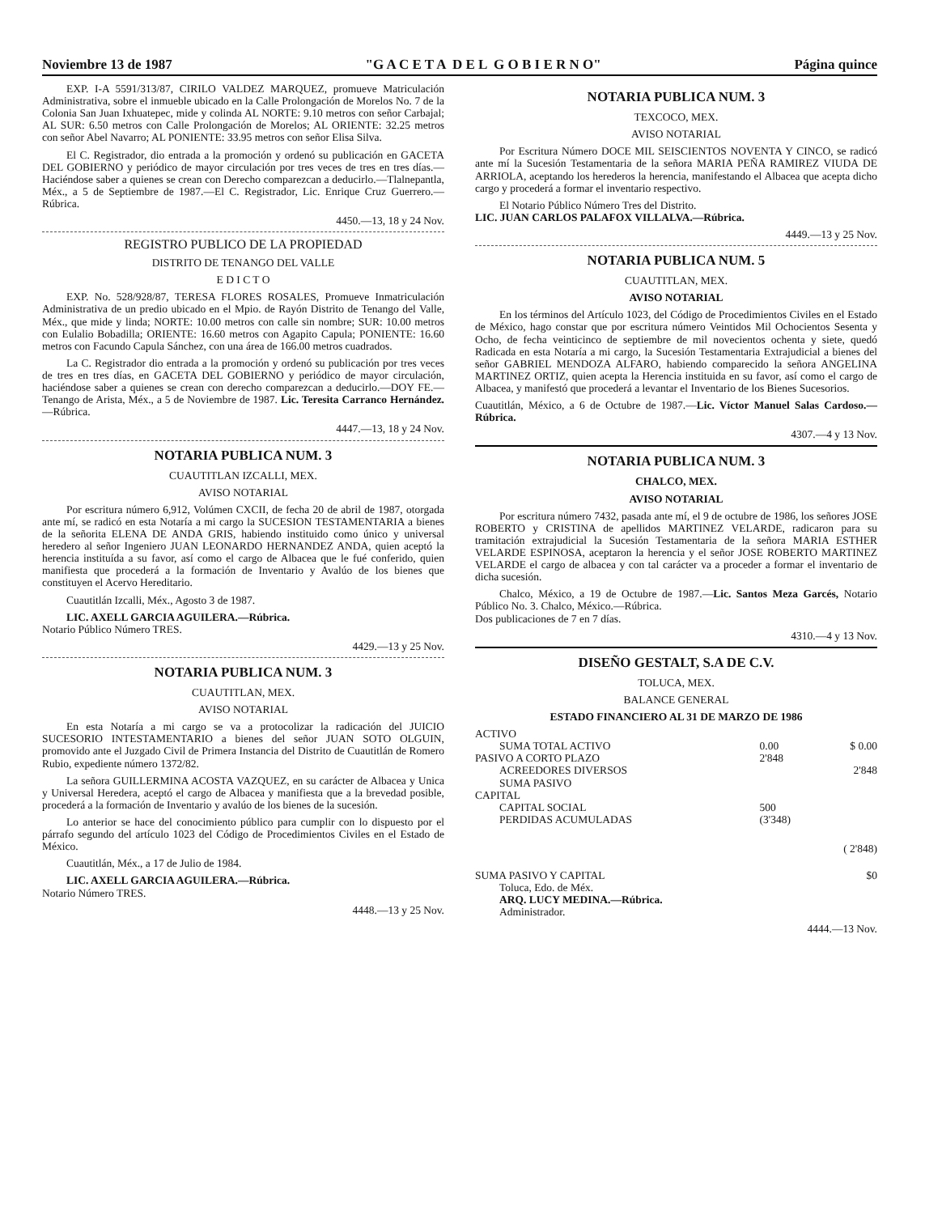Noviembre 13 de 1987 "G A C E T A D E L G O B I E R N O" Página quince
EXP. I-A 5591/313/87, CIRILO VALDEZ MARQUEZ, promueve Matriculación Administrativa, sobre el inmueble ubicado en la Calle Prolongación de Morelos No. 7 de la Colonia San Juan Ixhuatepec, mide y colinda AL NORTE: 9.10 metros con señor Carbajal; AL SUR: 6.50 metros con Calle Prolongación de Morelos; AL ORIENTE: 32.25 metros con señor Abel Navarro; AL PONIENTE: 33.95 metros con señor Elisa Silva.
El C. Registrador, dio entrada a la promoción y ordenó su publicación en GACETA DEL GOBIERNO y periódico de mayor circulación por tres veces de tres en tres días.—Haciéndose saber a quienes se crean con Derecho comparezcan a deducirlo.—Tlalnepantla, Méx., a 5 de Septiembre de 1987.—El C. Registrador, Lic. Enrique Cruz Guerrero.—Rúbrica.
4450.—13, 18 y 24 Nov.
REGISTRO PUBLICO DE LA PROPIEDAD
DISTRITO DE TENANGO DEL VALLE
E D I C T O
EXP. No. 528/928/87, TERESA FLORES ROSALES, Promueve Inmatriculación Administrativa de un predio ubicado en el Mpio. de Rayón Distrito de Tenango del Valle, Méx., que mide y linda; NORTE: 10.00 metros con calle sin nombre; SUR: 10.00 metros con Eulalio Bobadilla; ORIENTE: 16.60 metros con Agapito Capula; PONIENTE: 16.60 metros con Facundo Capula Sánchez, con una área de 166.00 metros cuadrados.
La C. Registrador dio entrada a la promoción y ordenó su publicación por tres veces de tres en tres días, en GACETA DEL GOBIERNO y periódico de mayor circulación, haciéndose saber a quienes se crean con derecho comparezcan a deducirlo.—DOY FE.—Tenango de Arista, Méx., a 5 de Noviembre de 1987. Lic. Teresita Carranco Hernández.—Rúbrica.
4447.—13, 18 y 24 Nov.
NOTARIA PUBLICA NUM. 3
CUAUTITLAN IZCALLI, MEX.
AVISO NOTARIAL
Por escritura número 6,912, Volúmen CXCII, de fecha 20 de abril de 1987, otorgada ante mí, se radicó en esta Notaría a mi cargo la SUCESION TESTAMENTARIA a bienes de la señorita ELENA DE ANDA GRIS, habiendo instituido como único y universal heredero al señor Ingeniero JUAN LEONARDO HERNANDEZ ANDA, quien aceptó la herencia instituída a su favor, así como el cargo de Albacea que le fué conferido, quien manifiesta que procederá a la formación de Inventario y Avalúo de los bienes que constituyen el Acervo Hereditario.
Cuautitlán Izcalli, Méx., Agosto 3 de 1987.
LIC. AXELL GARCIA AGUILERA.—Rúbrica.
Notario Público Número TRES.
4429.—13 y 25 Nov.
NOTARIA PUBLICA NUM. 3
CUAUTITLAN, MEX.
AVISO NOTARIAL
En esta Notaría a mi cargo se va a protocolizar la radicación del JUICIO SUCESORIO INTESTAMENTARIO a bienes del señor JUAN SOTO OLGUIN, promovido ante el Juzgado Civil de Primera Instancia del Distrito de Cuautitlán de Romero Rubio, expediente número 1372/82.
La señora GUILLERMINA ACOSTA VAZQUEZ, en su carácter de Albacea y Unica y Universal Heredera, aceptó el cargo de Albacea y manifiesta que a la brevedad posible, procederá a la formación de Inventario y avalúo de los bienes de la sucesión.
Lo anterior se hace del conocimiento público para cumplir con lo dispuesto por el párrafo segundo del artículo 1023 del Código de Procedimientos Civiles en el Estado de México.
Cuautitlán, Méx., a 17 de Julio de 1984.
LIC. AXELL GARCIA AGUILERA.—Rúbrica.
Notario Número TRES.
4448.—13 y 25 Nov.
NOTARIA PUBLICA NUM. 3
TEXCOCO, MEX.
AVISO NOTARIAL
Por Escritura Número DOCE MIL SEISCIENTOS NOVENTA Y CINCO, se radicó ante mí la Sucesión Testamentaria de la señora MARIA PEÑA RAMIREZ VIUDA DE ARRIOLA, aceptando los herederos la herencia, manifestando el Albacea que acepta dicho cargo y procederá a formar el inventario respectivo.
El Notario Público Número Tres del Distrito.
LIC. JUAN CARLOS PALAFOX VILLALVA.—Rúbrica.
4449.—13 y 25 Nov.
NOTARIA PUBLICA NUM. 5
CUAUTITLAN, MEX.
AVISO NOTARIAL
En los términos del Artículo 1023, del Código de Procedimientos Civiles en el Estado de México, hago constar que por escritura número Veintidos Mil Ochocientos Sesenta y Ocho, de fecha veinticinco de septiembre de mil novecientos ochenta y siete, quedó Radicada en esta Notaría a mi cargo, la Sucesión Testamentaria Extrajudicial a bienes del señor GABRIEL MENDOZA ALFARO, habiendo comparecido la señora ANGELINA MARTINEZ ORTIZ, quien acepta la Herencia instituida en su favor, así como el cargo de Albacea, y manifestó que procederá a levantar el Inventario de los Bienes Sucesorios.
Cuautitlán, México, a 6 de Octubre de 1987.—Lic. Víctor Manuel Salas Cardoso.—Rúbrica.
4307.—4 y 13 Nov.
NOTARIA PUBLICA NUM. 3
CHALCO, MEX.
AVISO NOTARIAL
Por escritura número 7432, pasada ante mí, el 9 de octubre de 1986, los señores JOSE ROBERTO y CRISTINA de apellidos MARTINEZ VELARDE, radicaron para su tramitación extrajudicial la Sucesión Testamentaria de la señora MARIA ESTHER VELARDE ESPINOSA, aceptaron la herencia y el señor JOSE ROBERTO MARTINEZ VELARDE el cargo de albacea y con tal carácter va a proceder a formar el inventario de dicha sucesión.
Chalco, México, a 19 de Octubre de 1987.—Lic. Santos Meza Garcés, Notario Público No. 3. Chalco, México.—Rúbrica.
Dos publicaciones de 7 en 7 días.
4310.—4 y 13 Nov.
DISEÑO GESTALT, S.A DE C.V.
TOLUCA, MEX.
BALANCE GENERAL
ESTADO FINANCIERO AL 31 DE MARZO DE 1986
| ACTIVO | | |
| SUMA TOTAL ACTIVO | 0.00 | $ 0.00 |
| PASIVO A CORTO PLAZO | 2'848 | |
| ACREEDORES DIVERSOS | | 2'848 |
| SUMA PASIVO | | |
| CAPITAL | | |
| CAPITAL SOCIAL | 500 | |
| PERDIDAS ACUMULADAS | (3'348) | |
| | | ( 2'848) |
| SUMA PASIVO Y CAPITAL | | $0 |
Toluca, Edo. de Méx.
ARQ. LUCY MEDINA.—Rúbrica.
Administrador.
4444.—13 Nov.